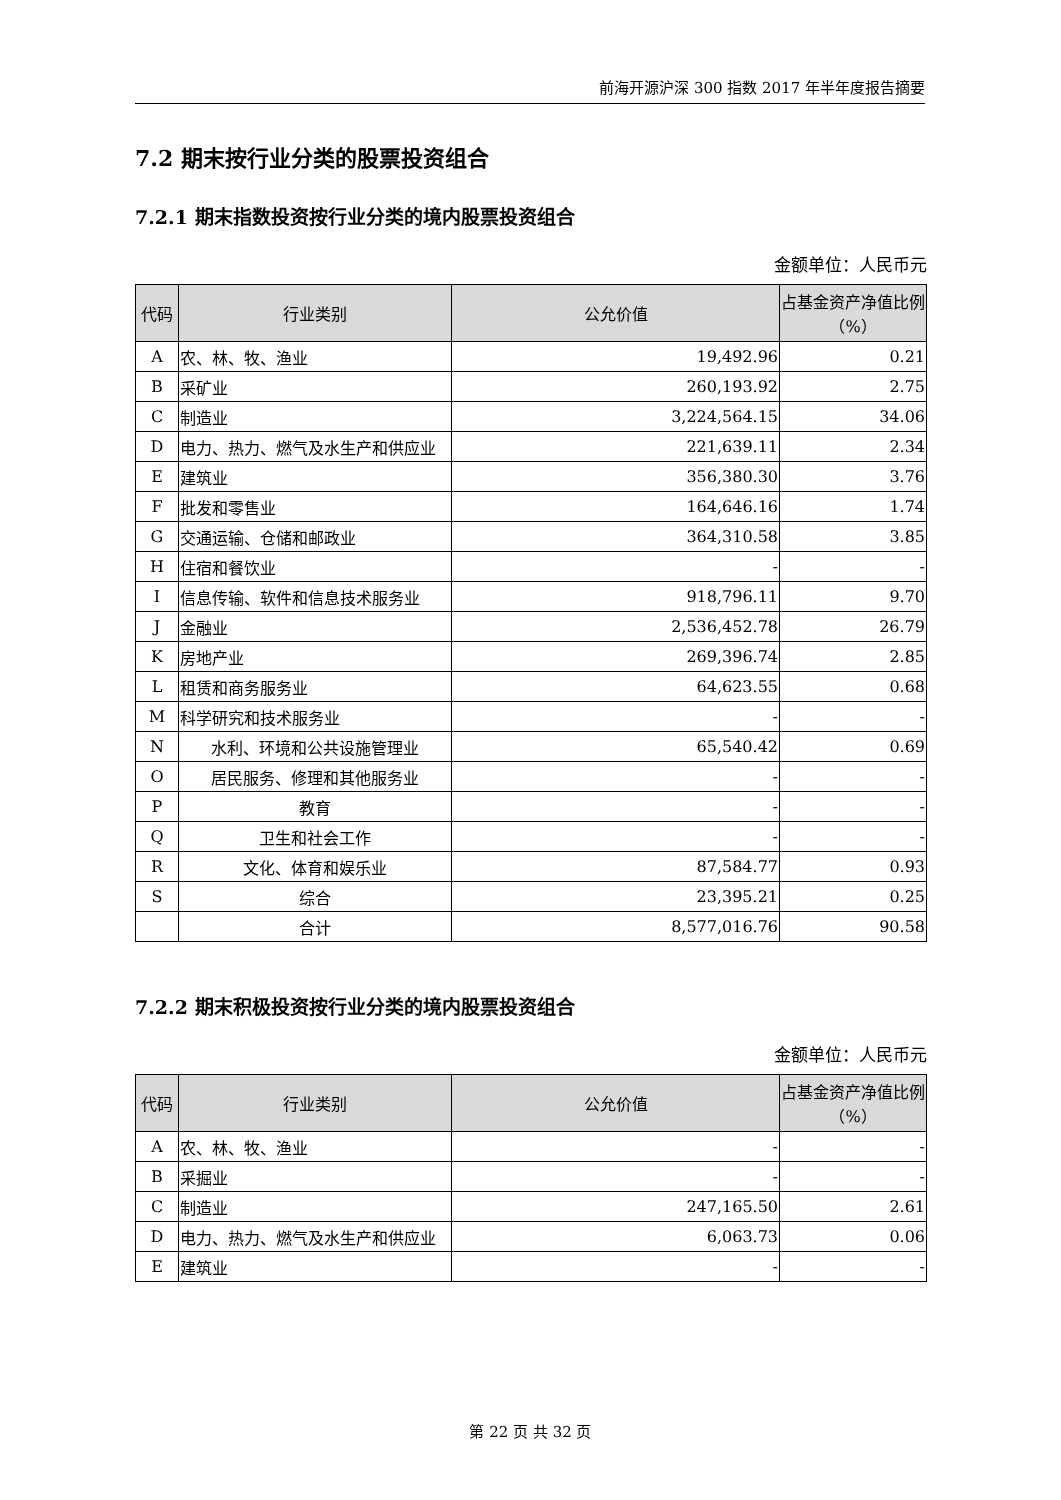前海开源沪深 300 指数 2017 年半年度报告摘要
7.2 期末按行业分类的股票投资组合
7.2.1 期末指数投资按行业分类的境内股票投资组合
金额单位：人民币元
| 代码 | 行业类别 | 公允价值 | 占基金资产净值比例（%） |
| --- | --- | --- | --- |
| A | 农、林、牧、渔业 | 19,492.96 | 0.21 |
| B | 采矿业 | 260,193.92 | 2.75 |
| C | 制造业 | 3,224,564.15 | 34.06 |
| D | 电力、热力、燃气及水生产和供应业 | 221,639.11 | 2.34 |
| E | 建筑业 | 356,380.30 | 3.76 |
| F | 批发和零售业 | 164,646.16 | 1.74 |
| G | 交通运输、仓储和邮政业 | 364,310.58 | 3.85 |
| H | 住宿和餐饮业 | - | - |
| I | 信息传输、软件和信息技术服务业 | 918,796.11 | 9.70 |
| J | 金融业 | 2,536,452.78 | 26.79 |
| K | 房地产业 | 269,396.74 | 2.85 |
| L | 租赁和商务服务业 | 64,623.55 | 0.68 |
| M | 科学研究和技术服务业 | - | - |
| N | 水利、环境和公共设施管理业 | 65,540.42 | 0.69 |
| O | 居民服务、修理和其他服务业 | - | - |
| P | 教育 | - | - |
| Q | 卫生和社会工作 | - | - |
| R | 文化、体育和娱乐业 | 87,584.77 | 0.93 |
| S | 综合 | 23,395.21 | 0.25 |
| | 合计 | 8,577,016.76 | 90.58 |
7.2.2 期末积极投资按行业分类的境内股票投资组合
金额单位：人民币元
| 代码 | 行业类别 | 公允价值 | 占基金资产净值比例（%） |
| --- | --- | --- | --- |
| A | 农、林、牧、渔业 | - | - |
| B | 采掘业 | - | - |
| C | 制造业 | 247,165.50 | 2.61 |
| D | 电力、热力、燃气及水生产和供应业 | 6,063.73 | 0.06 |
| E | 建筑业 | - | - |
第 22 页 共 32 页